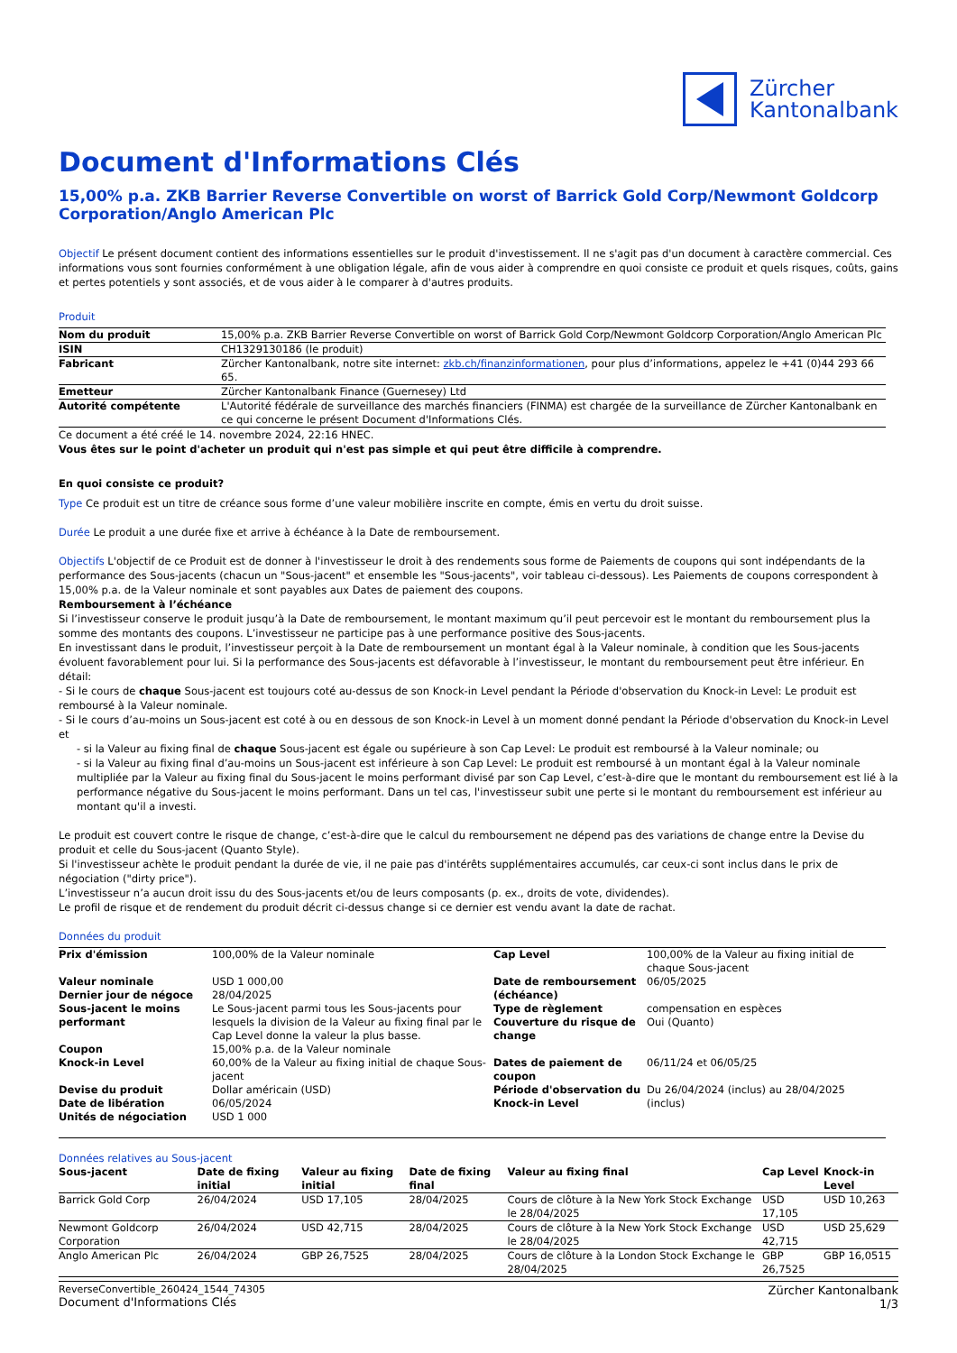Zürcher
Kantonalbank
Document d'Informations Clés
15,00% p.a. ZKB Barrier Reverse Convertible on worst of Barrick Gold Corp/Newmont Goldcorp Corporation/Anglo American Plc
Objectif Le présent document contient des informations essentielles sur le produit d'investissement. Il ne s'agit pas d'un document à caractère commercial. Ces informations vous sont fournies conformément à une obligation légale, afin de vous aider à comprendre en quoi consiste ce produit et quels risques, coûts, gains et pertes potentiels y sont associés, et de vous aider à le comparer à d'autres produits.
Produit
| Nom du produit | 15,00% p.a. ZKB Barrier Reverse Convertible on worst of Barrick Gold Corp/Newmont Goldcorp Corporation/Anglo American Plc |
| ISIN | CH1329130186 (le produit) |
| Fabricant | Zürcher Kantonalbank, notre site internet: zkb.ch/finanzinformationen , pour plus d’informations, appelez le +41 (0)44 293 66 65. |
| Emetteur | Zürcher Kantonalbank Finance (Guernesey) Ltd |
| Autorité compétente | L'Autorité fédérale de surveillance des marchés financiers (FINMA) est chargée de la surveillance de Zürcher Kantonalbank en ce qui concerne le présent Document d'Informations Clés. |
Ce document a été créé le 14. novembre 2024, 22:16 HNEC.
Vous êtes sur le point d'acheter un produit qui n'est pas simple et qui peut être difficile à comprendre.
En quoi consiste ce produit?
Type Ce produit est un titre de créance sous forme d’une valeur mobilière inscrite en compte, émis en vertu du droit suisse.
Durée Le produit a une durée fixe et arrive à échéance à la Date de remboursement.
Objectifs L'objectif de ce Produit est de donner à l'investisseur le droit à des rendements sous forme de Paiements de coupons qui sont indépendants de la performance des Sous-jacents (chacun un "Sous-jacent" et ensemble les "Sous-jacents", voir tableau ci-dessous). Les Paiements de coupons correspondent à 15,00% p.a. de la Valeur nominale et sont payables aux Dates de paiement des coupons.
Remboursement à l’échéance
Si l’investisseur conserve le produit jusqu’à la Date de remboursement, le montant maximum qu’il peut percevoir est le montant du remboursement plus la somme des montants des coupons. L’investisseur ne participe pas à une performance positive des Sous-jacents.
En investissant dans le produit, l’investisseur perçoit à la Date de remboursement un montant égal à la Valeur nominale, à condition que les Sous-jacents évoluent favorablement pour lui. Si la performance des Sous-jacents est défavorable à l’investisseur, le montant du remboursement peut être inférieur. En détail:
- Si le cours de chaque Sous-jacent est toujours coté au-dessus de son Knock-in Level pendant la Période d'observation du Knock-in Level: Le produit est remboursé à la Valeur nominale.
- Si le cours d’au-moins un Sous-jacent est coté à ou en dessous de son Knock-in Level à un moment donné pendant la Période d'observation du Knock-in Level et
- si la Valeur au fixing final de chaque Sous-jacent est égale ou supérieure à son Cap Level: Le produit est remboursé à la Valeur nominale; ou
- si la Valeur au fixing final d’au-moins un Sous-jacent est inférieure à son Cap Level: Le produit est remboursé à un montant égal à la Valeur nominale multipliée par la Valeur au fixing final du Sous-jacent le moins performant divisé par son Cap Level, c’est-à-dire que le montant du remboursement est lié à la performance négative du Sous-jacent le moins performant. Dans un tel cas, l'investisseur subit une perte si le montant du remboursement est inférieur au montant qu'il a investi.
Le produit est couvert contre le risque de change, c’est-à-dire que le calcul du remboursement ne dépend pas des variations de change entre la Devise du produit et celle du Sous-jacent (Quanto Style).
Si l'investisseur achète le produit pendant la durée de vie, il ne paie pas d'intérêts supplémentaires accumulés, car ceux-ci sont inclus dans le prix de négociation ("dirty price").
L’investisseur n’a aucun droit issu du des Sous-jacents et/ou de leurs composants (p. ex., droits de vote, dividendes).
Le profil de risque et de rendement du produit décrit ci-dessus change si ce dernier est vendu avant la date de rachat.
Données du produit
| Prix d'émission | 100,00% de la Valeur nominale | Cap Level | 100,00% de la Valeur au fixing initial de chaque Sous-jacent |
| Valeur nominale | USD 1 000,00 | Date de remboursement (échéance) | 06/05/2025 |
| Dernier jour de négoce | 28/04/2025 | | |
| Sous-jacent le moins performant | Le Sous-jacent parmi tous les Sous-jacents pour lesquels la division de la Valeur au fixing final par le Cap Level donne la valeur la plus basse. | Type de règlement Couverture du risque de change | compensation en espèces Oui (Quanto) |
| Coupon Knock-in Level | 15,00% p.a. de la Valeur nominale 60,00% de la Valeur au fixing initial de chaque Sous-jacent | Dates de paiement de coupon | 06/11/24 et 06/05/25 |
| Devise du produit Date de libération Unités de négociation | Dollar américain (USD) 06/05/2024 USD 1 000 | Période d'observation du Knock-in Level | Du 26/04/2024 (inclus) au 28/04/2025 (inclus) |
Données relatives au Sous-jacent
| Sous-jacent | Date de fixing initial | Valeur au fixing initial | Date de fixing final | Valeur au fixing final | Cap Level | Knock-in Level |
| --- | --- | --- | --- | --- | --- | --- |
| Barrick Gold Corp | 26/04/2024 | USD 17,105 | 28/04/2025 | Cours de clôture à la New York Stock Exchange le 28/04/2025 | USD 17,105 | USD 10,263 |
| Newmont Goldcorp Corporation | 26/04/2024 | USD 42,715 | 28/04/2025 | Cours de clôture à la New York Stock Exchange le 28/04/2025 | USD 42,715 | USD 25,629 |
| Anglo American Plc | 26/04/2024 | GBP 26,7525 | 28/04/2025 | Cours de clôture à la London Stock Exchange le 28/04/2025 | GBP 26,7525 | GBP 16,0515 |
ReverseConvertible_260424_1544_74305
Document d'Informations Clés
Zürcher Kantonalbank
1/3